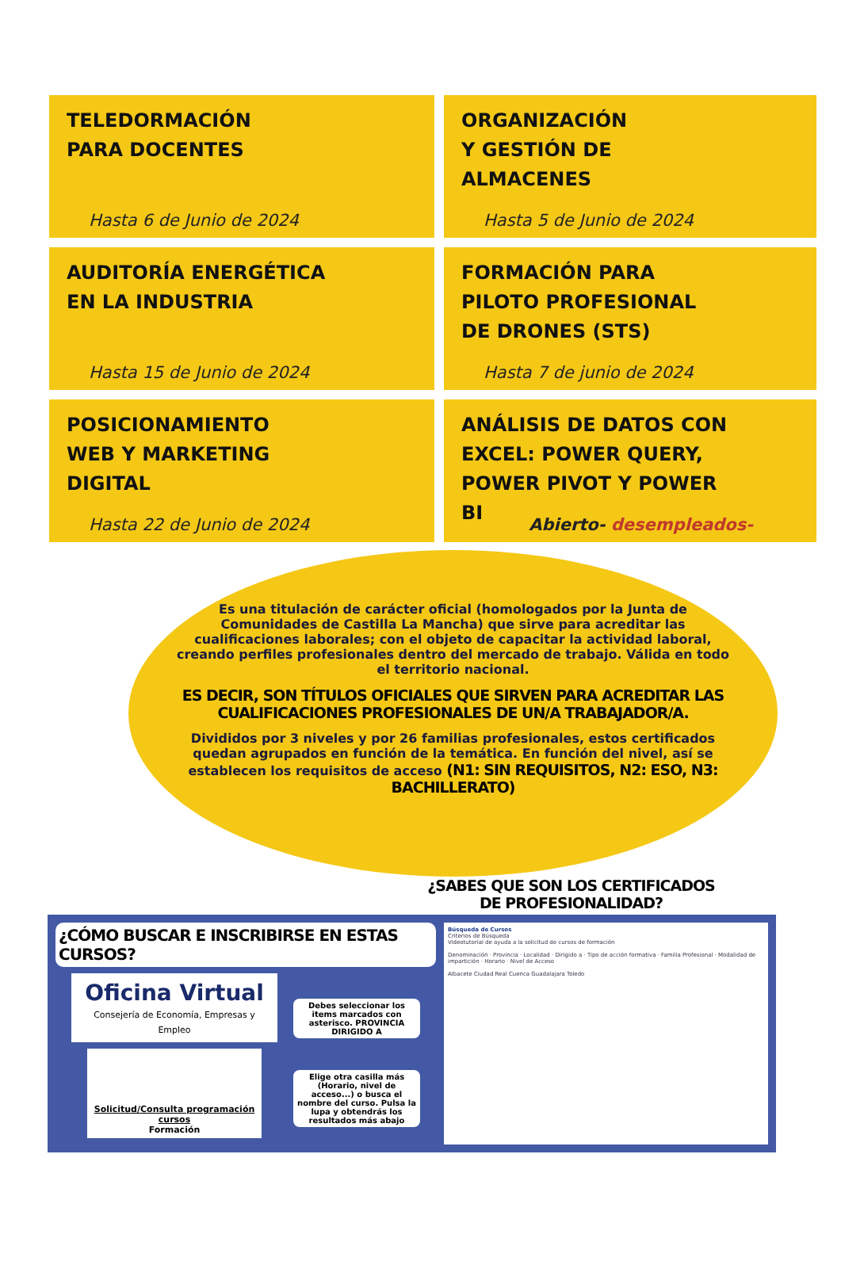TELEDORMACIÓN
PARA DOCENTES
Hasta 6 de Junio de 2024
ORGANIZACIÓN
Y GESTIÓN DE
ALMACENES
Hasta 5 de Junio de 2024
AUDITORÍA ENERGÉTICA
EN LA INDUSTRIA
Hasta 15 de Junio de 2024
FORMACIÓN PARA
PILOTO PROFESIONAL
DE DRONES (STS)
Hasta 7 de junio de 2024
POSICIONAMIENTO
WEB Y MARKETING
DIGITAL
Hasta 22 de Junio de 2024
ANÁLISIS DE DATOS CON
EXCEL: POWER QUERY,
POWER PIVOT Y POWER
BI
Abierto- desempleados-
Es una titulación de carácter oficial (homologados por la Junta de Comunidades de Castilla La Mancha) que sirve para acreditar las cualificaciones laborales; con el objeto de capacitar la actividad laboral, creando perfiles profesionales dentro del mercado de trabajo. Válida en todo el territorio nacional.
ES DECIR, SON TÍTULOS OFICIALES QUE SIRVEN PARA ACREDITAR LAS CUALIFICACIONES PROFESIONALES DE UN/A TRABAJADOR/A.
Divididos por 3 niveles y por 26 familias profesionales, estos certificados quedan agrupados en función de la temática. En función del nivel, así se establecen los requisitos de acceso (N1: SIN REQUISITOS, N2: ESO, N3: BACHILLERATO)
¿SABES QUE SON LOS CERTIFICADOS
DE PROFESIONALIDAD?
¿CÓMO BUSCAR E INSCRIBIRSE EN ESTAS CURSOS?
Oficina Virtual
Consejería de Economía, Empresas y Empleo
Solicitud/Consulta programación cursos
Formación
Debes seleccionar los items marcados con asterisco. PROVINCIA DIRIGIDO A
Elige otra casilla más (Horario, nivel de acceso...) o busca el nombre del curso. Pulsa la lupa y obtendrás los resultados más abajo
Búsqueda de Cursos
Criterios de Búsqueda
Videotutorial de ayuda a la solicitud de cursos de formación
Denominación · Provincia · Localidad · Dirigido a · Tipo de acción formativa · Familia Profesional · Modalidad de impartición · Horario · Nivel de Acceso
Albacete Ciudad Real Cuenca Guadalajara Toledo